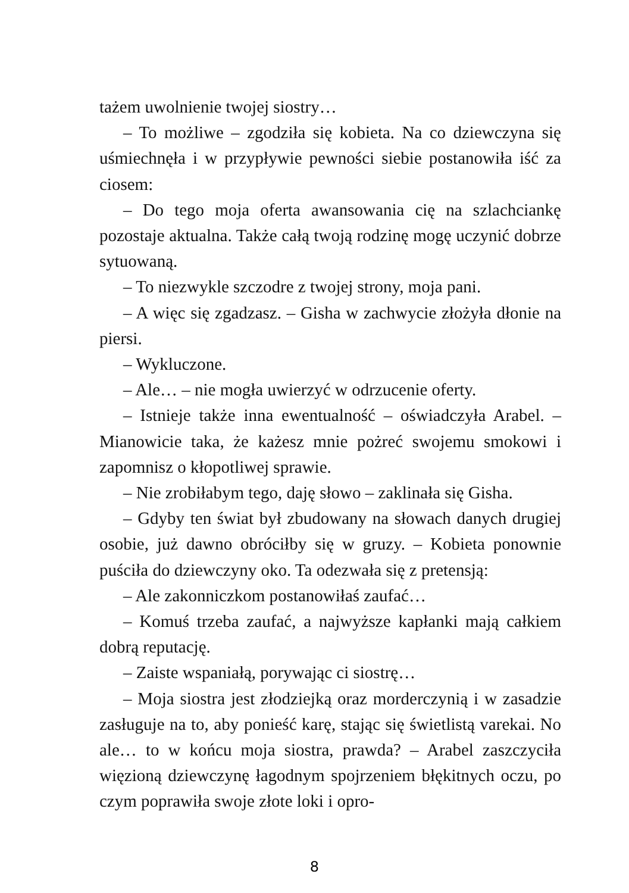tażem uwolnienie twojej siostry…
– To możliwe – zgodziła się kobieta. Na co dziewczyna się uśmiechnęła i w przypływie pewności siebie postanowiła iść za ciosem:
– Do tego moja oferta awansowania cię na szlachciankę pozostaje aktualna. Także całą twoją rodzinę mogę uczynić dobrze sytuowaną.
– To niezwykle szczodre z twojej strony, moja pani.
– A więc się zgadzasz. – Gisha w zachwycie złożyła dłonie na piersi.
– Wykluczone.
– Ale… – nie mogła uwierzyć w odrzucenie oferty.
– Istnieje także inna ewentualność – oświadczyła Arabel. – Mianowicie taka, że każesz mnie pożreć swojemu smokowi i zapomnisz o kłopotliwej sprawie.
– Nie zrobiłabym tego, daję słowo – zaklinała się Gisha.
– Gdyby ten świat był zbudowany na słowach danych drugiej osobie, już dawno obróciłby się w gruzy. – Kobieta ponownie puściła do dziewczyny oko. Ta odezwała się z pretensją:
– Ale zakonniczkom postanowiłaś zaufać…
– Komuś trzeba zaufać, a najwyższe kapłanki mają całkiem dobrą reputację.
– Zaiste wspaniałą, porywając ci siostrę…
– Moja siostra jest złodziejką oraz morderczynią i w zasadzie zasługuje na to, aby ponieść karę, stając się świetlistą varekai. No ale… to w końcu moja siostra, prawda? – Arabel zaszczyciła więzioną dziewczynę łagodnym spojrzeniem błękitnych oczu, po czym poprawiła swoje złote loki i opro-
8